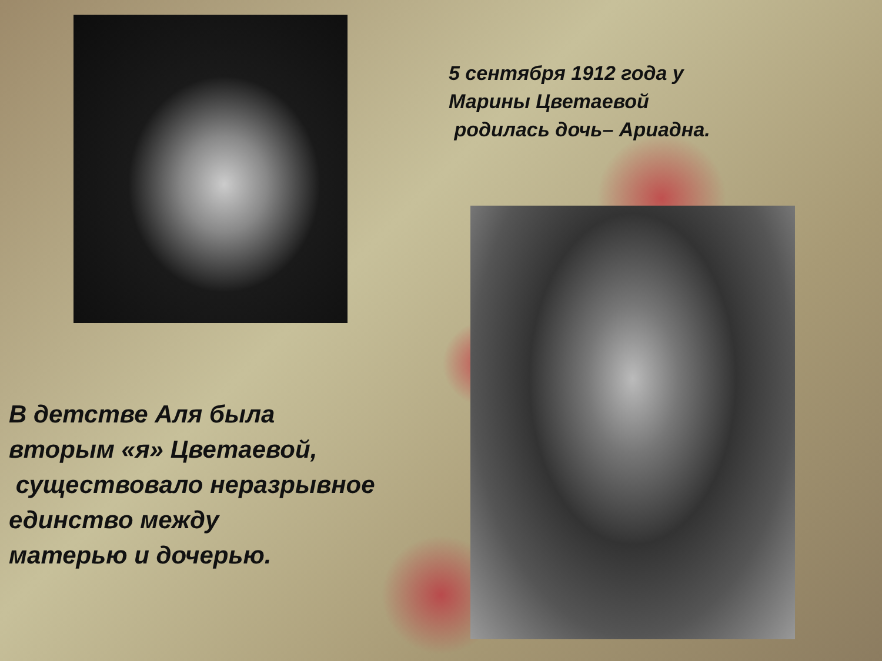5 сентября 1912 года у
Марины Цветаевой
родилась дочь– Ариадна.
В детстве Аля была
вторым «я» Цветаевой,
существовало неразрывное
единство между
матерью и дочерью.